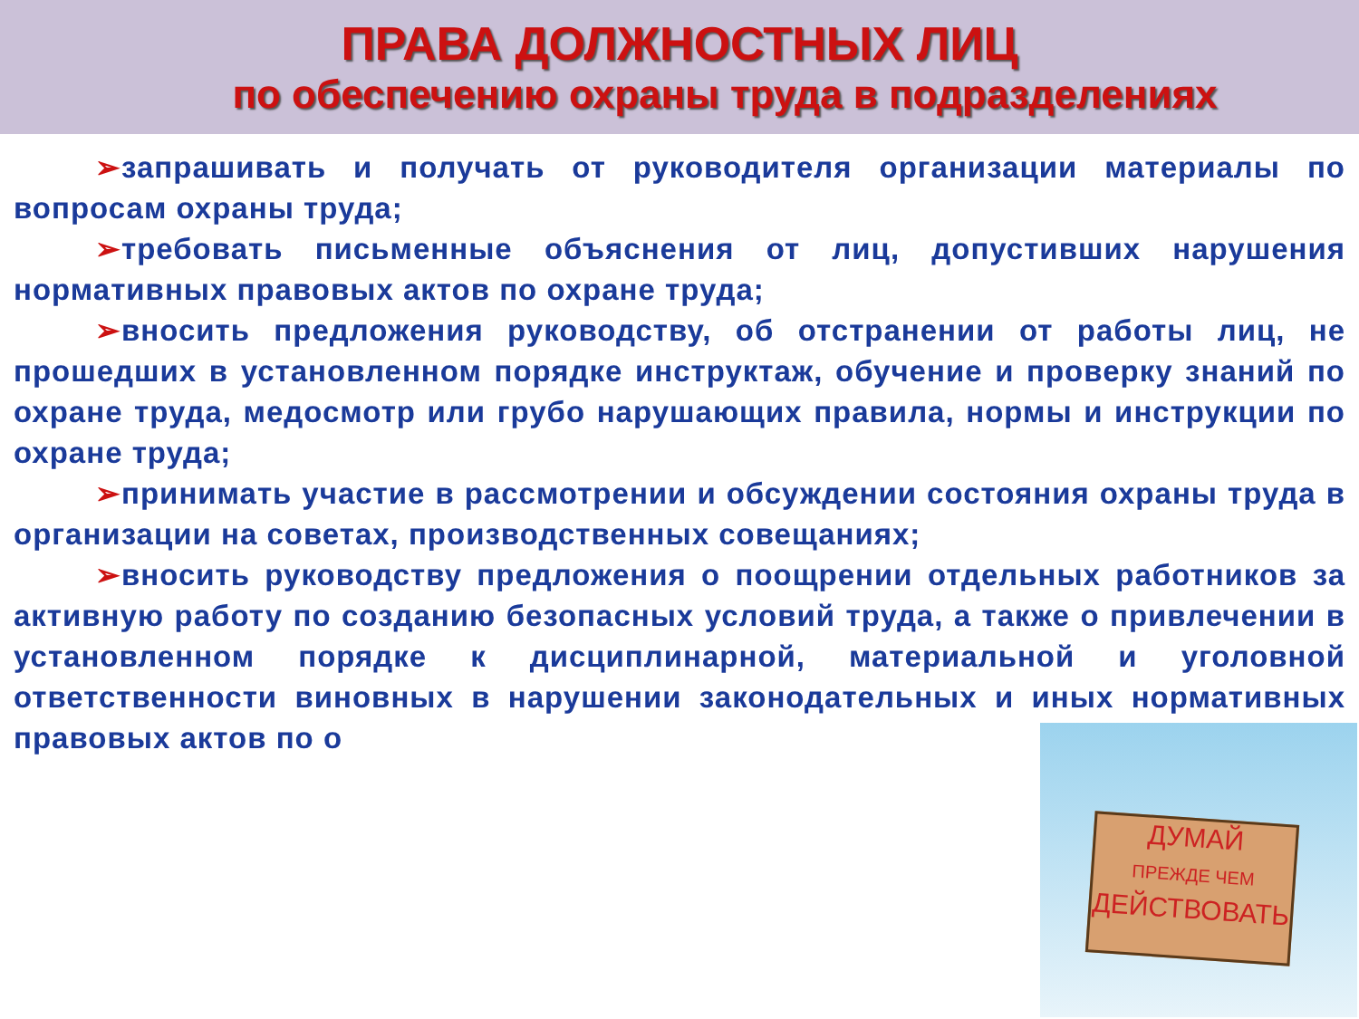ПРАВА ДОЛЖНОСТНЫХ ЛИЦ
по обеспечению охраны труда в подразделениях
➢запрашивать и получать от руководителя организации материалы по вопросам охраны труда;
➢требовать письменные объяснения от лиц, допустивших нарушения нормативных правовых актов по охране труда;
➢вносить предложения руководству, об отстранении от работы лиц, не прошедших в установленном порядке инструктаж, обучение и проверку знаний по охране труда, медосмотр или грубо нарушающих правила, нормы и инструкции по охране труда;
➢принимать участие в рассмотрении и обсуждении состояния охраны труда в организации на советах, производственных совещаниях;
➢вносить руководству предложения о поощрении отдельных работников за активную работу по созданию безопасных условий труда, а также о привлечении в установленном порядке к дисциплинарной, материальной и уголовной ответственности виновных в нарушении законодательных и иных нормативных правовых актов по о
ДУМАЙ
ПРЕЖДЕ ЧЕМ
ДЕЙСТВОВАТЬ